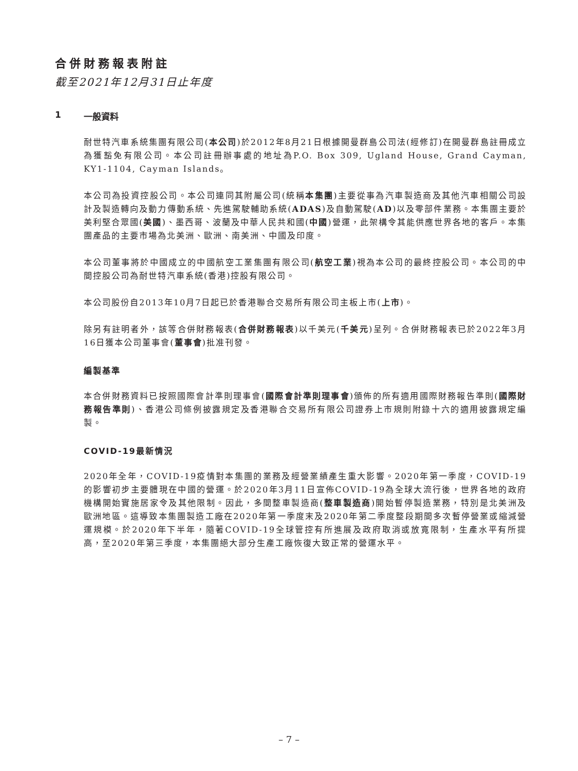合併財務報表附註
截至2021年12月31日止年度
1 一般資料
耐世特汽車系統集團有限公司(本公司)於2012年8月21日根據開曼群島公司法(經修訂)在開曼群島註冊成立為獲豁免有限公司。本公司註冊辦事處的地址為P.O. Box 309, Ugland House, Grand Cayman, KY1-1104, Cayman Islands。
本公司為投資控股公司。本公司連同其附屬公司(統稱本集團)主要從事為汽車製造商及其他汽車相關公司設計及製造轉向及動力傳動系統、先進駕駛輔助系統(ADAS)及自動駕駛(AD)以及零部件業務。本集團主要於美利堅合眾國(美國)、墨西哥、波蘭及中華人民共和國(中國)營運，此架構令其能供應世界各地的客戶。本集團產品的主要市場為北美洲、歐洲、南美洲、中國及印度。
本公司董事將於中國成立的中國航空工業集團有限公司(航空工業)視為本公司的最終控股公司。本公司的中間控股公司為耐世特汽車系統(香港)控股有限公司。
本公司股份自2013年10月7日起已於香港聯合交易所有限公司主板上市(上市)。
除另有註明者外，該等合併財務報表(合併財務報表)以千美元(千美元)呈列。合併財務報表已於2022年3月16日獲本公司董事會(董事會)批准刊發。
編製基準
本合併財務資料已按照國際會計準則理事會(國際會計準則理事會)頒佈的所有適用國際財務報告準則(國際財務報告準則)、香港公司條例披露規定及香港聯合交易所有限公司證券上市規則附錄十六的適用披露規定編製。
COVID-19最新情況
2020年全年，COVID-19疫情對本集團的業務及經營業績產生重大影響。2020年第一季度，COVID-19的影響初步主要體現在中國的營運。於2020年3月11日宣佈COVID-19為全球大流行後，世界各地的政府機構開始實施居家令及其他限制。因此，多間整車製造商(整車製造商)開始暫停製造業務，特別是北美洲及歐洲地區。這導致本集團製造工廠在2020年第一季度末及2020年第二季度整段期間多次暫停營業或縮減營運規模。於2020年下半年，隨著COVID-19全球管控有所進展及政府取消或放寬限制，生產水平有所提高，至2020年第三季度，本集團絕大部分生產工廠恢復大致正常的營運水平。
– 7 –